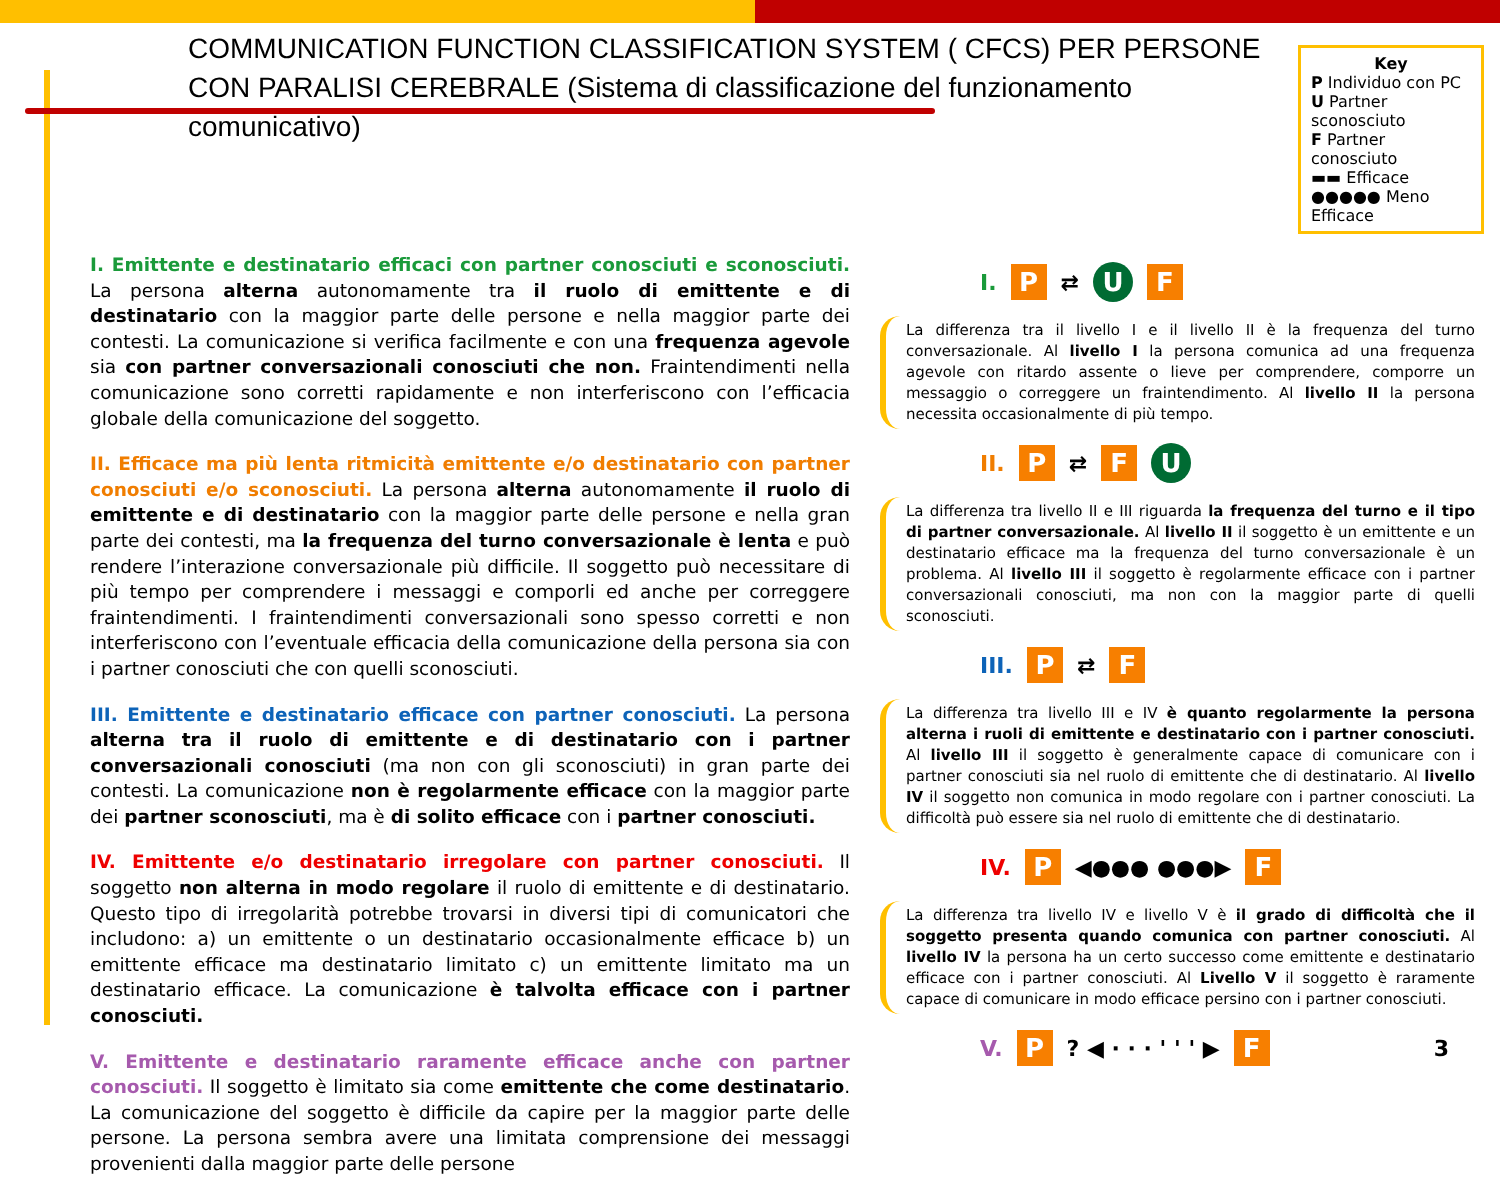COMMUNICATION FUNCTION CLASSIFICATION SYSTEM ( CFCS) PER PERSONE CON PARALISI CEREBRALE (Sistema di classificazione del funzionamento comunicativo)
Key
P Individuo con PC
U Partner sconosciuto
F Partner conosciuto
▬▬ Efficace
●●●●● Meno Efficace
I. Emittente e destinatario efficaci con partner conosciuti e sconosciuti. La persona alterna autonomamente tra il ruolo di emittente e di destinatario con la maggior parte delle persone e nella maggior parte dei contesti. La comunicazione si verifica facilmente e con una frequenza agevole sia con partner conversazionali conosciuti che non. Fraintendimenti nella comunicazione sono corretti rapidamente e non interferiscono con l’efficacia globale della comunicazione del soggetto.
II. Efficace ma più lenta ritmicità emittente e/o destinatario con partner conosciuti e/o sconosciuti. La persona alterna autonomamente il ruolo di emittente e di destinatario con la maggior parte delle persone e nella gran parte dei contesti, ma la frequenza del turno conversazionale è lenta e può rendere l’interazione conversazionale più difficile. Il soggetto può necessitare di più tempo per comprendere i messaggi e comporli ed anche per correggere fraintendimenti. I fraintendimenti conversazionali sono spesso corretti e non interferiscono con l’eventuale efficacia della comunicazione della persona sia con i partner conosciuti che con quelli sconosciuti.
III. Emittente e destinatario efficace con partner conosciuti. La persona alterna tra il ruolo di emittente e di destinatario con i partner conversazionali conosciuti (ma non con gli sconosciuti) in gran parte dei contesti. La comunicazione non è regolarmente efficace con la maggior parte dei partner sconosciuti, ma è di solito efficace con i partner conosciuti.
IV. Emittente e/o destinatario irregolare con partner conosciuti. Il soggetto non alterna in modo regolare il ruolo di emittente e di destinatario. Questo tipo di irregolarità potrebbe trovarsi in diversi tipi di comunicatori che includono: a) un emittente o un destinatario occasionalmente efficace b) un emittente efficace ma destinatario limitato c) un emittente limitato ma un destinatario efficace. La comunicazione è talvolta efficace con i partner conosciuti.
V. Emittente e destinatario raramente efficace anche con partner conosciuti. Il soggetto è limitato sia come emittente che come destinatario. La comunicazione del soggetto è difficile da capire per la maggior parte delle persone. La persona sembra avere una limitata comprensione dei messaggi provenienti dalla maggior parte delle persone
I.
P
⇄
U
F
La differenza tra il livello I e il livello II è la frequenza del turno conversazionale. Al livello I la persona comunica ad una frequenza agevole con ritardo assente o lieve per comprendere, comporre un messaggio o correggere un fraintendimento. Al livello II la persona necessita occasionalmente di più tempo.
II.
P
⇄
F
U
La differenza tra livello II e III riguarda la frequenza del turno e il tipo di partner conversazionale. Al livello II il soggetto è un emittente e un destinatario efficace ma la frequenza del turno conversazionale è un problema. Al livello III il soggetto è regolarmente efficace con i partner conversazionali conosciuti, ma non con la maggior parte di quelli sconosciuti.
III.
P
⇄
F
La differenza tra livello III e IV è quanto regolarmente la persona alterna i ruoli di emittente e destinatario con i partner conosciuti. Al livello III il soggetto è generalmente capace di comunicare con i partner conosciuti sia nel ruolo di emittente che di destinatario. Al livello IV il soggetto non comunica in modo regolare con i partner conosciuti. La difficoltà può essere sia nel ruolo di emittente che di destinatario.
IV.
P
◀●●● ●●●▶
F
La differenza tra livello IV e livello V è il grado di difficoltà che il soggetto presenta quando comunica con partner conosciuti. Al livello IV la persona ha un certo successo come emittente e destinatario efficace con i partner conosciuti. Al Livello V il soggetto è raramente capace di comunicare in modo efficace persino con i partner conosciuti.
V.
P
? ◀ · · · ' ' ' ▶
F
3